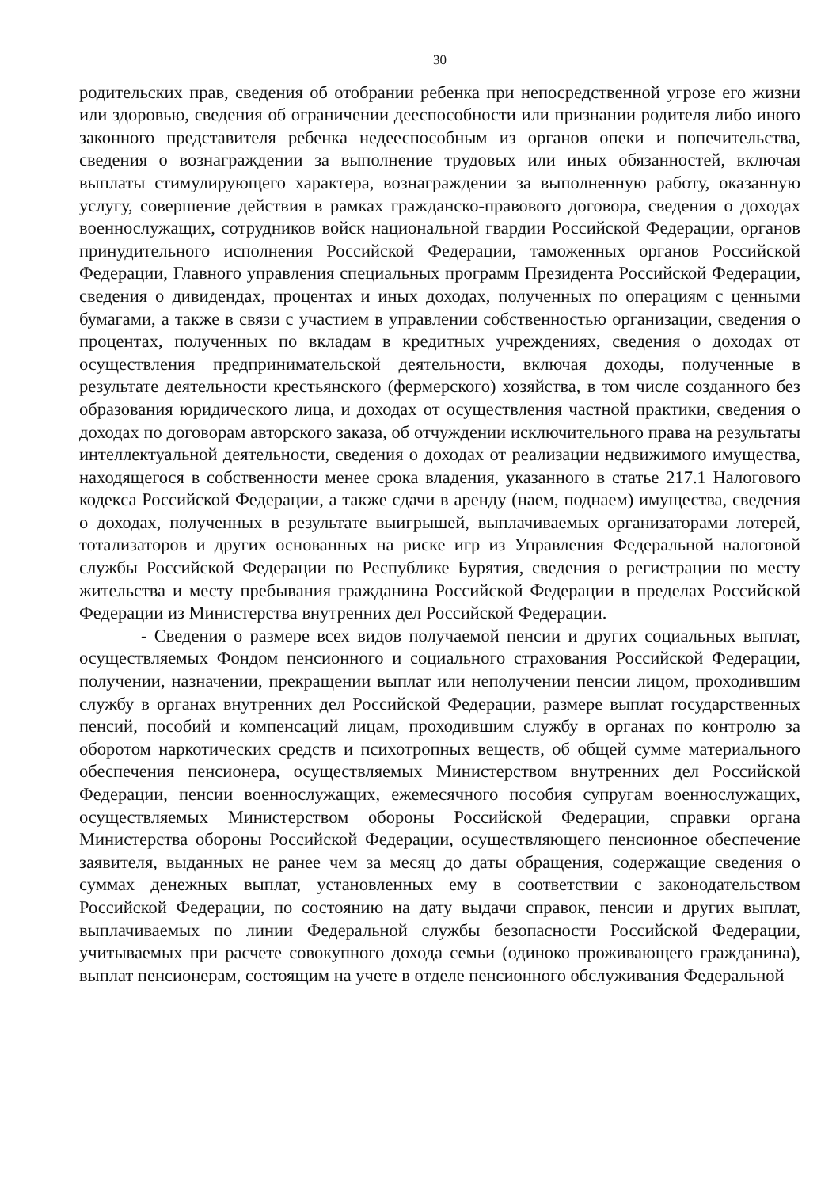30
родительских прав, сведения об отобрании ребенка при непосредственной угрозе его жизни или здоровью, сведения об ограничении дееспособности или признании родителя либо иного законного представителя ребенка недееспособным из органов опеки и попечительства, сведения о вознаграждении за выполнение трудовых или иных обязанностей, включая выплаты стимулирующего характера, вознаграждении за выполненную работу, оказанную услугу, совершение действия в рамках гражданско-правового договора, сведения о доходах военнослужащих, сотрудников войск национальной гвардии Российской Федерации, органов принудительного исполнения Российской Федерации, таможенных органов Российской Федерации, Главного управления специальных программ Президента Российской Федерации, сведения о дивидендах, процентах и иных доходах, полученных по операциям с ценными бумагами, а также в связи с участием в управлении собственностью организации, сведения о процентах, полученных по вкладам в кредитных учреждениях, сведения о доходах от осуществления предпринимательской деятельности, включая доходы, полученные в результате деятельности крестьянского (фермерского) хозяйства, в том числе созданного без образования юридического лица, и доходах от осуществления частной практики, сведения о доходах по договорам авторского заказа, об отчуждении исключительного права на результаты интеллектуальной деятельности, сведения о доходах от реализации недвижимого имущества, находящегося в собственности менее срока владения, указанного в статье 217.1 Налогового кодекса Российской Федерации, а также сдачи в аренду (наем, поднаем) имущества, сведения о доходах, полученных в результате выигрышей, выплачиваемых организаторами лотерей, тотализаторов и других основанных на риске игр из Управления Федеральной налоговой службы Российской Федерации по Республике Бурятия, сведения о регистрации по месту жительства и месту пребывания гражданина Российской Федерации в пределах Российской Федерации из Министерства внутренних дел Российской Федерации.
- Сведения о размере всех видов получаемой пенсии и других социальных выплат, осуществляемых Фондом пенсионного и социального страхования Российской Федерации, получении, назначении, прекращении выплат или неполучении пенсии лицом, проходившим службу в органах внутренних дел Российской Федерации, размере выплат государственных пенсий, пособий и компенсаций лицам, проходившим службу в органах по контролю за оборотом наркотических средств и психотропных веществ, об общей сумме материального обеспечения пенсионера, осуществляемых Министерством внутренних дел Российской Федерации, пенсии военнослужащих, ежемесячного пособия супругам военнослужащих, осуществляемых Министерством обороны Российской Федерации, справки органа Министерства обороны Российской Федерации, осуществляющего пенсионное обеспечение заявителя, выданных не ранее чем за месяц до даты обращения, содержащие сведения о суммах денежных выплат, установленных ему в соответствии с законодательством Российской Федерации, по состоянию на дату выдачи справок, пенсии и других выплат, выплачиваемых по линии Федеральной службы безопасности Российской Федерации, учитываемых при расчете совокупного дохода семьи (одиноко проживающего гражданина), выплат пенсионерам, состоящим на учете в отделе пенсионного обслуживания Федеральной